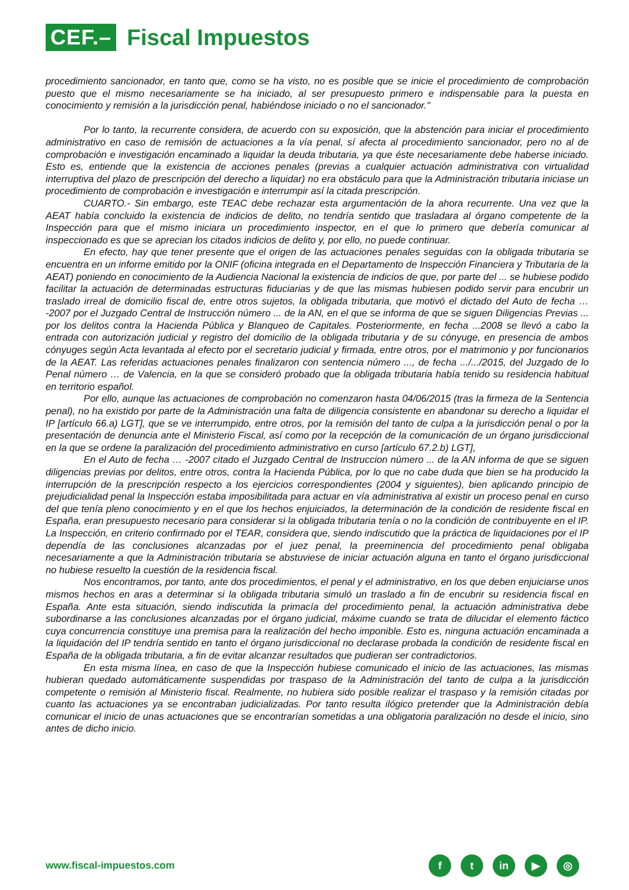CEF.– Fiscal Impuestos
procedimiento sancionador, en tanto que, como se ha visto, no es posible que se inicie el procedimiento de comprobación puesto que el mismo necesariamente se ha iniciado, al ser presupuesto primero e indispensable para la puesta en conocimiento y remisión a la jurisdicción penal, habiéndose iniciado o no el sancionador."
Por lo tanto, la recurrente considera, de acuerdo con su exposición, que la abstención para iniciar el procedimiento administrativo en caso de remisión de actuaciones a la vía penal, sí afecta al procedimiento sancionador, pero no al de comprobación e investigación encaminado a liquidar la deuda tributaria, ya que éste necesariamente debe haberse iniciado. Esto es, entiende que la existencia de acciones penales (previas a cualquier actuación administrativa con virtualidad interruptiva del plazo de prescripción del derecho a liquidar) no era obstáculo para que la Administración tributaria iniciase un procedimiento de comprobación e investigación e interrumpir así la citada prescripción.
CUARTO.- Sin embargo, este TEAC debe rechazar esta argumentación de la ahora recurrente. Una vez que la AEAT había concluido la existencia de indicios de delito, no tendría sentido que trasladara al órgano competente de la Inspección para que el mismo iniciara un procedimiento inspector, en el que lo primero que debería comunicar al inspeccionado es que se aprecian los citados indicios de delito y, por ello, no puede continuar.
En efecto, hay que tener presente que el origen de las actuaciones penales seguidas con la obligada tributaria se encuentra en un informe emitido por la ONIF (oficina integrada en el Departamento de Inspección Financiera y Tributaria de la AEAT) poniendo en conocimiento de la Audiencia Nacional la existencia de indicios de que, por parte del ... se hubiese podido facilitar la actuación de determinadas estructuras fiduciarias y de que las mismas hubiesen podido servir para encubrir un traslado irreal de domicilio fiscal de, entre otros sujetos, la obligada tributaria, que motivó el dictado del Auto de fecha … -2007 por el Juzgado Central de Instrucción número ... de la AN, en el que se informa de que se siguen Diligencias Previas ... por los delitos contra la Hacienda Pública y Blanqueo de Capitales. Posteriormente, en fecha ...2008 se llevó a cabo la entrada con autorización judicial y registro del domicilio de la obligada tributaria y de su cónyuge, en presencia de ambos cónyuges según Acta levantada al efecto por el secretario judicial y firmada, entre otros, por el matrimonio y por funcionarios de la AEAT. Las referidas actuaciones penales finalizaron con sentencia número ..., de fecha .../.../2015, del Juzgado de lo Penal número … de Valencia, en la que se consideró probado que la obligada tributaria había tenido su residencia habitual en territorio español.
Por ello, aunque las actuaciones de comprobación no comenzaron hasta 04/06/2015 (tras la firmeza de la Sentencia penal), no ha existido por parte de la Administración una falta de diligencia consistente en abandonar su derecho a liquidar el IP [artículo 66.a) LGT], que se ve interrumpido, entre otros, por la remisión del tanto de culpa a la jurisdicción penal o por la presentación de denuncia ante el Ministerio Fiscal, así como por la recepción de la comunicación de un órgano jurisdiccional en la que se ordene la paralización del procedimiento administrativo en curso [artículo 67.2.b) LGT],
En el Auto de fecha … -2007 citado el Juzgado Central de Instruccion número ... de la AN informa de que se siguen diligencias previas por delitos, entre otros, contra la Hacienda Pública, por lo que no cabe duda que bien se ha producido la interrupción de la prescripción respecto a los ejercicios correspondientes (2004 y siguientes), bien aplicando principio de prejudicialidad penal la Inspección estaba imposibilitada para actuar en vía administrativa al existir un proceso penal en curso del que tenía pleno conocimiento y en el que los hechos enjuiciados, la determinación de la condición de residente fiscal en España, eran presupuesto necesario para considerar si la obligada tributaria tenía o no la condición de contribuyente en el IP. La Inspección, en criterio confirmado por el TEAR, considera que, siendo indiscutido que la práctica de liquidaciones por el IP dependía de las conclusiones alcanzadas por el juez penal, la preeminencia del procedimiento penal obligaba necesariamente a que la Administración tributaria se abstuviese de iniciar actuación alguna en tanto el órgano jurisdiccional no hubiese resuelto la cuestión de la residencia fiscal.
Nos encontramos, por tanto, ante dos procedimientos, el penal y el administrativo, en los que deben enjuiciarse unos mismos hechos en aras a determinar si la obligada tributaria simuló un traslado a fin de encubrir su residencia fiscal en España. Ante esta situación, siendo indiscutida la primacía del procedimiento penal, la actuación administrativa debe subordinarse a las conclusiones alcanzadas por el órgano judicial, máxime cuando se trata de dilucidar el elemento fáctico cuya concurrencia constituye una premisa para la realización del hecho imponible. Esto es, ninguna actuación encaminada a la liquidación del IP tendría sentido en tanto el órgano jurisdiccional no declarase probada la condición de residente fiscal en España de la obligada tributaria, a fin de evitar alcanzar resultados que pudieran ser contradictorios.
En esta misma línea, en caso de que la Inspección hubiese comunicado el inicio de las actuaciones, las mismas hubieran quedado automáticamente suspendidas por traspaso de la Administración del tanto de culpa a la jurisdicción competente o remisión al Ministerio fiscal. Realmente, no hubiera sido posible realizar el traspaso y la remisión citadas por cuanto las actuaciones ya se encontraban judicializadas. Por tanto resulta ilógico pretender que la Administración debía comunicar el inicio de unas actuaciones que se encontrarían sometidas a una obligatoria paralización no desde el inicio, sino antes de dicho inicio.
www.fiscal-impuestos.com
ft in ▶ ◎